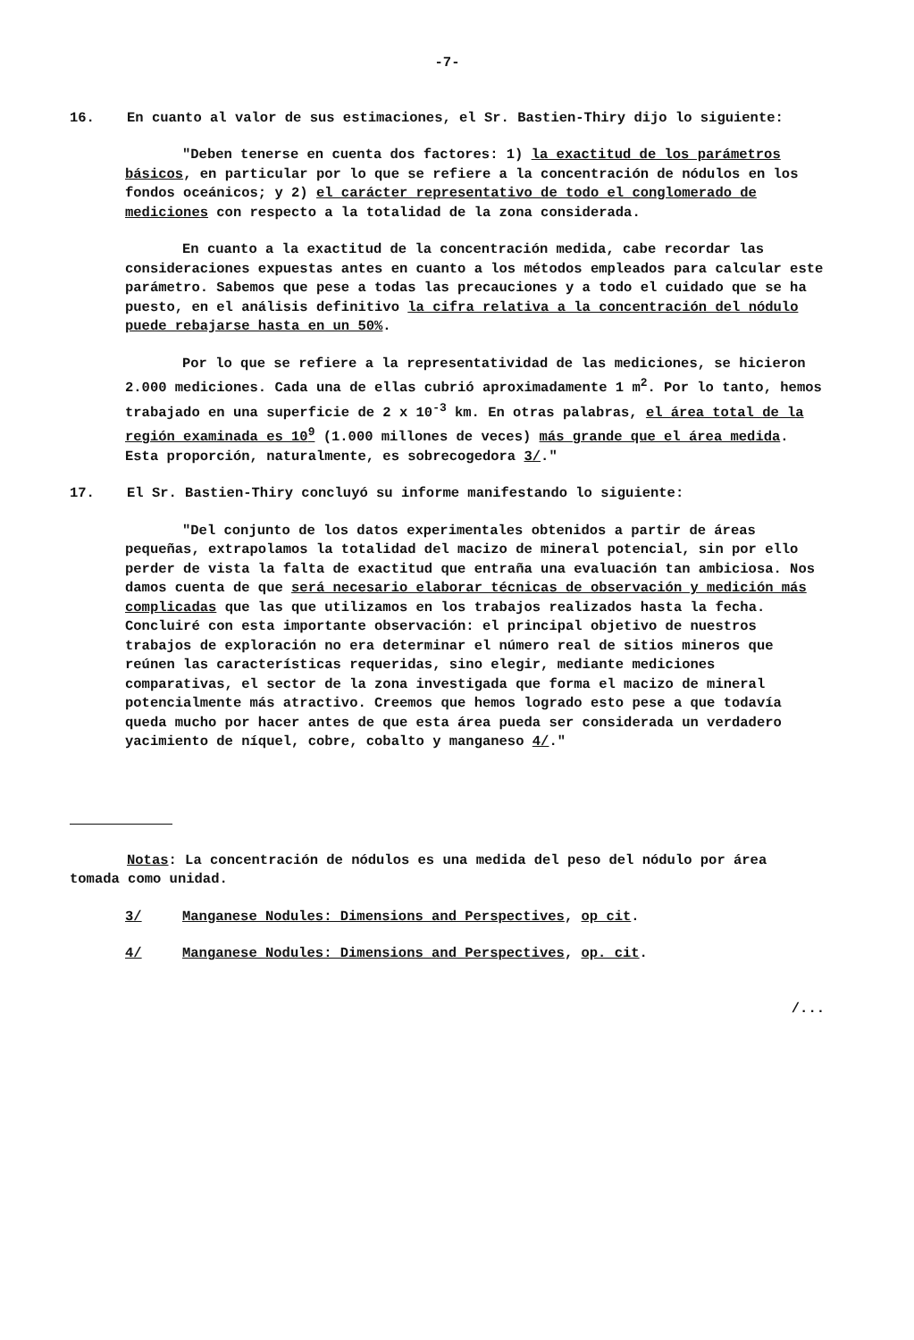-7-
16. En cuanto al valor de sus estimaciones, el Sr. Bastien-Thiry dijo lo siguiente:
"Deben tenerse en cuenta dos factores: 1) la exactitud de los parámetros básicos, en particular por lo que se refiere a la concentración de nódulos en los fondos oceánicos; y 2) el carácter representativo de todo el conglomerado de mediciones con respecto a la totalidad de la zona considerada.
En cuanto a la exactitud de la concentración medida, cabe recordar las consideraciones expuestas antes en cuanto a los métodos empleados para calcular este parámetro. Sabemos que pese a todas las precauciones y a todo el cuidado que se ha puesto, en el análisis definitivo la cifra relativa a la concentración del nódulo puede rebajarse hasta en un 50%.
Por lo que se refiere a la representatividad de las mediciones, se hicieron 2.000 mediciones. Cada una de ellas cubrió aproximadamente 1 m<sup>2</sup>. Por lo tanto, hemos trabajado en una superficie de 2 x 10<sup>-3</sup> km. En otras palabras, el área total de la región examinada es 10<sup>9</sup> (1.000 millones de veces) más grande que el área medida. Esta proporción, naturalmente, es sobrecogedora 3/."
17. El Sr. Bastien-Thiry concluyó su informe manifestando lo siguiente:
"Del conjunto de los datos experimentales obtenidos a partir de áreas pequeñas, extrapolamos la totalidad del macizo de mineral potencial, sin por ello perder de vista la falta de exactitud que entraña una evaluación tan ambiciosa. Nos damos cuenta de que será necesario elaborar técnicas de observación y medición más complicadas que las que utilizamos en los trabajos realizados hasta la fecha. Concluiré con esta importante observación: el principal objetivo de nuestros trabajos de exploración no era determinar el número real de sitios mineros que reúnen las características requeridas, sino elegir, mediante mediciones comparativas, el sector de la zona investigada que forma el macizo de mineral potencialmente más atractivo. Creemos que hemos logrado esto pese a que todavía queda mucho por hacer antes de que esta área pueda ser considerada un verdadero yacimiento de níquel, cobre, cobalto y manganeso 4/."
Notas: La concentración de nódulos es una medida del peso del nódulo por área tomada como unidad.
3/ Manganese Nodules: Dimensions and Perspectives, op cit.
4/ Manganese Nodules: Dimensions and Perspectives, op. cit.
/...